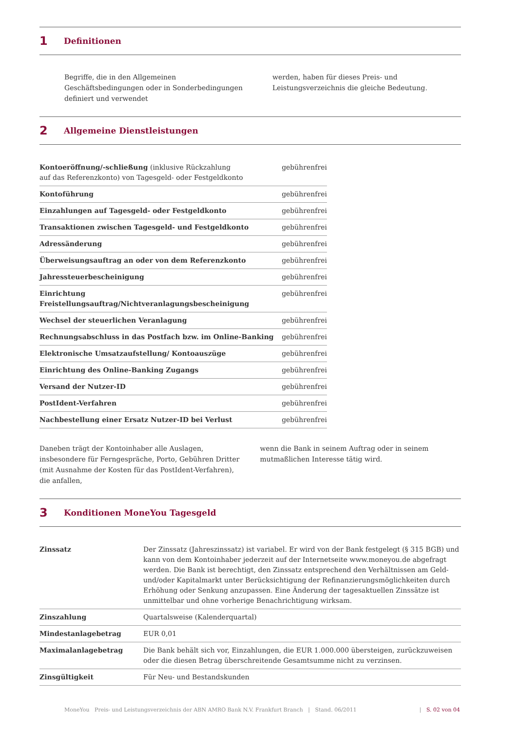1 Definitionen
Begriffe, die in den Allgemeinen Geschäftsbedingungen oder in Sonderbedingungen definiert und verwendet
werden, haben für dieses Preis- und Leistungsverzeichnis die gleiche Bedeutung.
2 Allgemeine Dienstleistungen
| Kontoeröffnung/-schließung (inklusive Rückzahlung auf das Referenzkonto) von Tagesgeld- oder Festgeldkonto | gebührenfrei |
| Kontoführung | gebührenfrei |
| Einzahlungen auf Tagesgeld- oder Festgeldkonto | gebührenfrei |
| Transaktionen zwischen Tagesgeld- und Festgeldkonto | gebührenfrei |
| Adressänderung | gebührenfrei |
| Überweisungsauftrag an oder von dem Referenzkonto | gebührenfrei |
| Jahressteuerbescheinigung | gebührenfrei |
| Einrichtung Freistellungsauftrag/Nichtveranlagungsbescheinigung | gebührenfrei |
| Wechsel der steuerlichen Veranlagung | gebührenfrei |
| Rechnungsabschluss in das Postfach bzw. im Online-Banking | gebührenfrei |
| Elektronische Umsatzaufstellung/ Kontoauszüge | gebührenfrei |
| Einrichtung des Online-Banking Zugangs | gebührenfrei |
| Versand der Nutzer-ID | gebührenfrei |
| PostIdent-Verfahren | gebührenfrei |
| Nachbestellung einer Ersatz Nutzer-ID bei Verlust | gebührenfrei |
Daneben trägt der Kontoinhaber alle Auslagen, insbesondere für Ferngespräche, Porto, Gebühren Dritter (mit Ausnahme der Kosten für das PostIdent-Verfahren), die anfallen,
wenn die Bank in seinem Auftrag oder in seinem mutmaßlichen Interesse tätig wird.
3 Konditionen MoneYou Tagesgeld
| Zinssatz | Der Zinssatz (Jahreszinssatz) ist variabel. Er wird von der Bank festgelegt (§ 315 BGB) und kann von dem Kontoinhaber jederzeit auf der Internetseite www.moneyou.de abgefragt werden. Die Bank ist berechtigt, den Zinssatz entsprechend den Verhältnissen am Geld- und/oder Kapitalmarkt unter Berücksichtigung der Refinanzierungsmöglichkeiten durch Erhöhung oder Senkung anzupassen. Eine Änderung der tagesaktuellen Zinssätze ist unmittelbar und ohne vorherige Benachrichtigung wirksam. |
| Zinszahlung | Quartalsweise (Kalenderquartal) |
| Mindestanlagebetrag | EUR 0,01 |
| Maximalanlagebetrag | Die Bank behält sich vor, Einzahlungen, die EUR 1.000.000 übersteigen, zurückzuweisen oder die diesen Betrag überschreitende Gesamtsumme nicht zu verzinsen. |
| Zinsgültigkeit | Für Neu- und Bestandskunden |
MoneYou Preis- und Leistungsverzeichnis der ABN AMRO Bank N.V. Frankfurt Branch | Stand. 06/2011 | S. 02 von 04